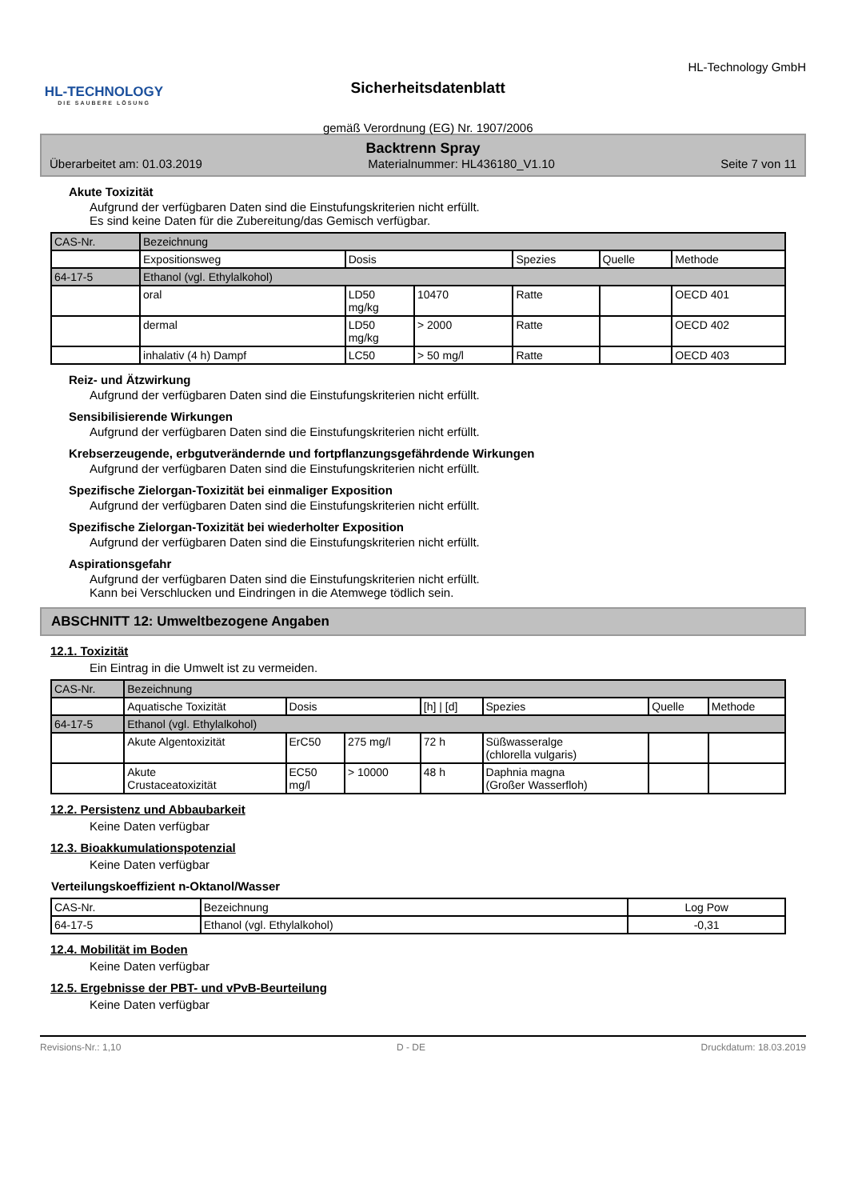HL-TECHNOLOGY
DIE SAUBERE LÖSUNG
Sicherheitsdatenblatt
gemäß Verordnung (EG) Nr. 1907/2006
HL-Technology GmbH
Backtrenn Spray
Überarbeitet am: 01.03.2019 Materialnummer: HL436180_V1.10 Seite 7 von 11
Akute Toxizität
Aufgrund der verfügbaren Daten sind die Einstufungskriterien nicht erfüllt.
Es sind keine Daten für die Zubereitung/das Gemisch verfügbar.
| CAS-Nr. | Bezeichnung | | | | | |
| --- | --- | --- | --- | --- | --- | --- |
| | Expositionsweg | Dosis | | Spezies | Quelle | Methode |
| 64-17-5 | Ethanol (vgl. Ethylalkohol) | | | | | |
| | oral | LD50 mg/kg | 10470 | Ratte | | OECD 401 |
| | dermal | LD50 mg/kg | > 2000 | Ratte | | OECD 402 |
| | inhalativ (4 h) Dampf | LC50 | > 50 mg/l | Ratte | | OECD 403 |
Reiz- und Ätzwirkung
Aufgrund der verfügbaren Daten sind die Einstufungskriterien nicht erfüllt.
Sensibilisierende Wirkungen
Aufgrund der verfügbaren Daten sind die Einstufungskriterien nicht erfüllt.
Krebserzeugende, erbgutverändernde und fortpflanzungsgefährdende Wirkungen
Aufgrund der verfügbaren Daten sind die Einstufungskriterien nicht erfüllt.
Spezifische Zielorgan-Toxizität bei einmaliger Exposition
Aufgrund der verfügbaren Daten sind die Einstufungskriterien nicht erfüllt.
Spezifische Zielorgan-Toxizität bei wiederholter Exposition
Aufgrund der verfügbaren Daten sind die Einstufungskriterien nicht erfüllt.
Aspirationsgefahr
Aufgrund der verfügbaren Daten sind die Einstufungskriterien nicht erfüllt.
Kann bei Verschlucken und Eindringen in die Atemwege tödlich sein.
ABSCHNITT 12: Umweltbezogene Angaben
12.1. Toxizität
Ein Eintrag in die Umwelt ist zu vermeiden.
| CAS-Nr. | Bezeichnung | | | | | | |
| --- | --- | --- | --- | --- | --- | --- | --- |
| | Aquatische Toxizität | Dosis | | [h] / [d] | Spezies | Quelle | Methode |
| 64-17-5 | Ethanol (vgl. Ethylalkohol) | | | | | | |
| | Akute Algentoxizität | ErC50 | 275 mg/l | 72 h | Süßwasseralge (chlorella vulgaris) | | |
| | Akute Crustaceatoxizität | EC50 mg/l | > 10000 | 48 h | Daphnia magna (Großer Wasserfloh) | | |
12.2. Persistenz und Abbaubarkeit
Keine Daten verfügbar
12.3. Bioakkumulationspotenzial
Keine Daten verfügbar
Verteilungskoeffizient n-Oktanol/Wasser
| CAS-Nr. | Bezeichnung | Log Pow |
| --- | --- | --- |
| 64-17-5 | Ethanol (vgl. Ethylalkohol) | -0,31 |
12.4. Mobilität im Boden
Keine Daten verfügbar
12.5. Ergebnisse der PBT- und vPvB-Beurteilung
Keine Daten verfügbar
Revisions-Nr.: 1,10 D - DE Druckdatum: 18.03.2019